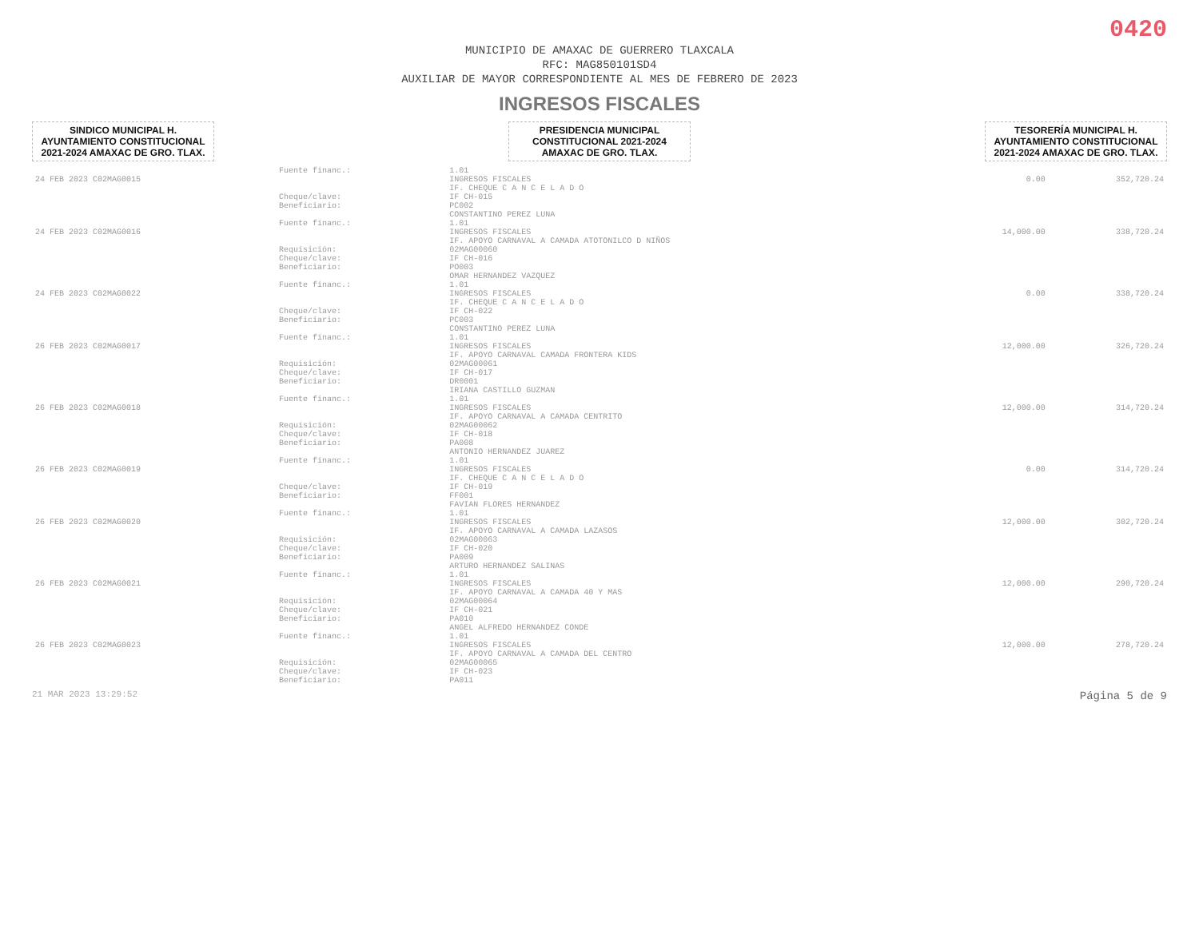0420
MUNICIPIO DE AMAXAC DE GUERRERO TLAXCALA
RFC: MAG850101SD4
AUXILIAR DE MAYOR CORRESPONDIENTE AL MES DE FEBRERO DE 2023
INGRESOS FISCALES
SINDICO MUNICIPAL H. AYUNTAMIENTO CONSTITUCIONAL 2021-2024 AMAXAC DE GRO. TLAX.
PRESIDENCIA MUNICIPAL CONSTITUCIONAL 2021-2024 AMAXAC DE GRO. TLAX.
TESORERÍA MUNICIPAL H. AYUNTAMIENTO CONSTITUCIONAL 2021-2024 AMAXAC DE GRO. TLAX.
| | Fuente financ.: | 1.01 | | |
| 24 FEB 2023 C02MAG0015 | | INGRESOS FISCALES IF. CHEQUE C A N C E L A D O | 0.00 | 352,720.24 |
| | Cheque/clave: Beneficiario: | IF CH-015 PC002 CONSTANTINO PEREZ LUNA | | |
| | Fuente financ.: | 1.01 | | |
| 24 FEB 2023 C02MAG0016 | | INGRESOS FISCALES IF. APOYO CARNAVAL A CAMADA ATOTONILCO D NIÑOS | 14,000.00 | 338,720.24 |
| | Requisición: Cheque/clave: Beneficiario: | 02MAG00060 IF CH-016 PO003 OMAR HERNANDEZ VAZQUEZ | | |
| | Fuente financ.: | 1.01 | | |
| 24 FEB 2023 C02MAG0022 | | INGRESOS FISCALES IF. CHEQUE C A N C E L A D O | 0.00 | 338,720.24 |
| | Cheque/clave: Beneficiario: | IF CH-022 PC003 CONSTANTINO PEREZ LUNA | | |
| | Fuente financ.: | 1.01 | | |
| 26 FEB 2023 C02MAG0017 | | INGRESOS FISCALES IF. APOYO CARNAVAL CAMADA FRONTERA KIDS | 12,000.00 | 326,720.24 |
| | Requisición: Cheque/clave: Beneficiario: | 02MAG00061 IF CH-017 DR0001 IRIANA CASTILLO GUZMAN | | |
| | Fuente financ.: | 1.01 | | |
| 26 FEB 2023 C02MAG0018 | | INGRESOS FISCALES IF. APOYO CARNAVAL A CAMADA CENTRITO | 12,000.00 | 314,720.24 |
| | Requisición: Cheque/clave: Beneficiario: | 02MAG00062 IF CH-018 PA008 ANTONIO HERNANDEZ JUAREZ | | |
| | Fuente financ.: | 1.01 | | |
| 26 FEB 2023 C02MAG0019 | | INGRESOS FISCALES IF. CHEQUE C A N C E L A D O | 0.00 | 314,720.24 |
| | Cheque/clave: Beneficiario: | IF CH-019 FF001 FAVIAN FLORES HERNANDEZ | | |
| | Fuente financ.: | 1.01 | | |
| 26 FEB 2023 C02MAG0020 | | INGRESOS FISCALES IF. APOYO CARNAVAL A CAMADA LAZASOS | 12,000.00 | 302,720.24 |
| | Requisición: Cheque/clave: Beneficiario: | 02MAG00063 IF CH-020 PA009 ARTURO HERNANDEZ SALINAS | | |
| | Fuente financ.: | 1.01 | | |
| 26 FEB 2023 C02MAG0021 | | INGRESOS FISCALES IF. APOYO CARNAVAL A CAMADA 40 Y MAS | 12,000.00 | 290,720.24 |
| | Requisición: Cheque/clave: Beneficiario: | 02MAG00064 IF CH-021 PA010 ANGEL ALFREDO HERNANDEZ CONDE | | |
| | Fuente financ.: | 1.01 | | |
| 26 FEB 2023 C02MAG0023 | | INGRESOS FISCALES IF. APOYO CARNAVAL A CAMADA DEL CENTRO | 12,000.00 | 278,720.24 |
| | Requisición: Cheque/clave: Beneficiario: | 02MAG00065 IF CH-023 PA011 | | |
21 MAR 2023 13:29:52 Página 5 de 9